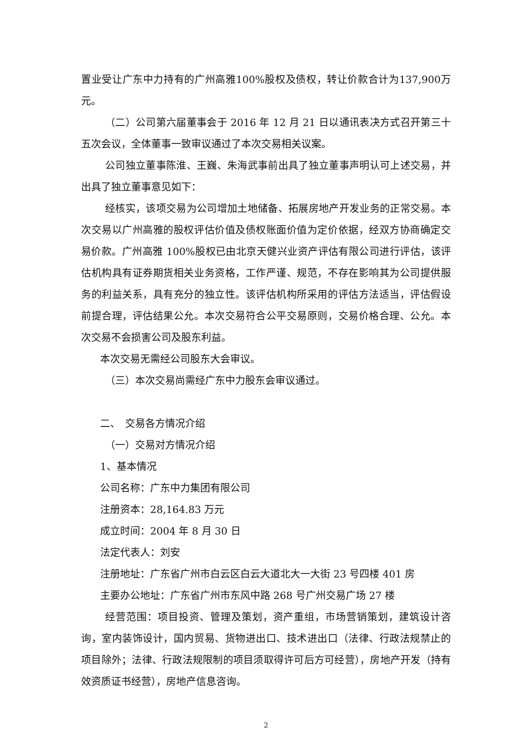置业受让广东中力持有的广州高雅100%股权及债权，转让价款合计为137,900万元。
（二）公司第六届董事会于 2016 年 12 月 21 日以通讯表决方式召开第三十五次会议，全体董事一致审议通过了本次交易相关议案。
公司独立董事陈淮、王巍、朱海武事前出具了独立董事声明认可上述交易，并出具了独立董事意见如下：
经核实，该项交易为公司增加土地储备、拓展房地产开发业务的正常交易。本次交易以广州高雅的股权评估价值及债权账面价值为定价依据，经双方协商确定交易价款。广州高雅 100%股权已由北京天健兴业资产评估有限公司进行评估，该评估机构具有证券期货相关业务资格，工作严谨、规范，不存在影响其为公司提供服务的利益关系，具有充分的独立性。该评估机构所采用的评估方法适当，评估假设前提合理，评估结果公允。本次交易符合公平交易原则，交易价格合理、公允。本次交易不会损害公司及股东利益。
本次交易无需经公司股东大会审议。
（三）本次交易尚需经广东中力股东会审议通过。
二、　交易各方情况介绍
（一）交易对方情况介绍
1、基本情况
公司名称：广东中力集团有限公司
注册资本：28,164.83 万元
成立时间：2004 年 8 月 30 日
法定代表人：刘安
注册地址：广东省广州市白云区白云大道北大一大街 23 号四楼 401 房
主要办公地址：广东省广州市东风中路 268 号广州交易广场 27 楼
经营范围：项目投资、管理及策划，资产重组，市场营销策划，建筑设计咨询，室内装饰设计，国内贸易、货物进出口、技术进出口（法律、行政法规禁止的项目除外；法律、行政法规限制的项目须取得许可后方可经营），房地产开发（持有效资质证书经营），房地产信息咨询。
2